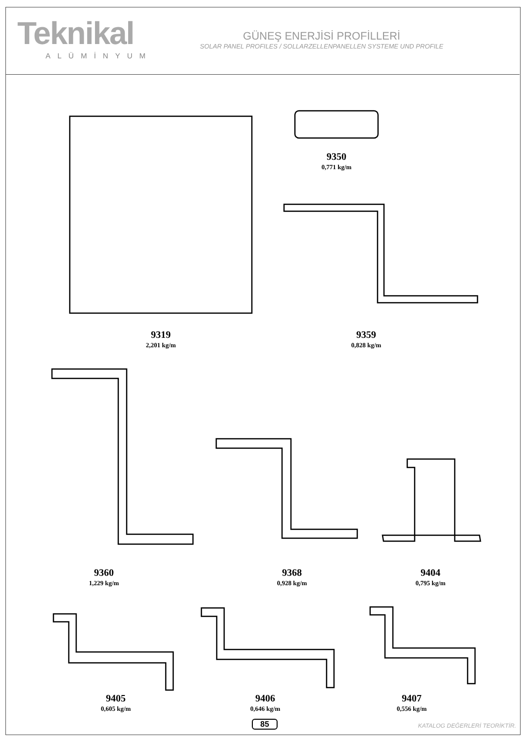Teknikal
ALÜMİNYUM
GÜNEŞ ENERJİSİ PROFİLLERİ
SOLAR PANEL PROFILES / SOLLARZELLENPANELLEN SYSTEME UND PROFILE
9319
2,201 kg/m
9350
0,771 kg/m
9359
0,828 kg/m
9360
1,229 kg/m
9368
0,928 kg/m
9404
0,795 kg/m
9405
0,605 kg/m
9406
0,646 kg/m
9407
0,556 kg/m
85 KATALOG DEĞERLERİ TEORİKTİR.